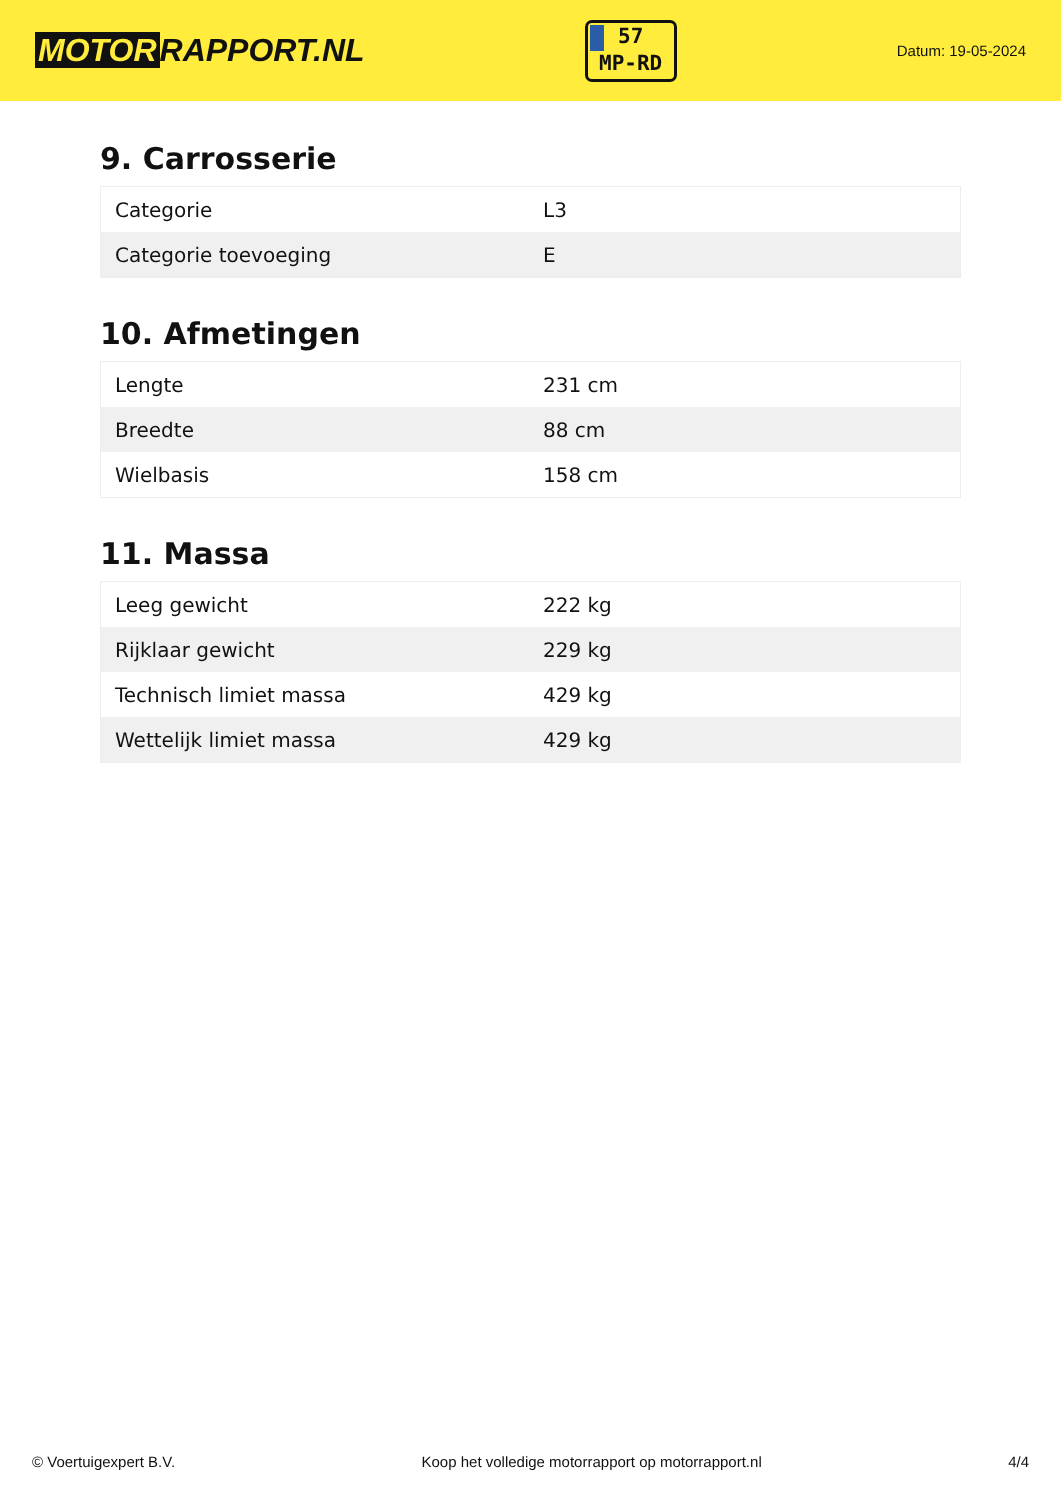MOTOR RAPPORT.NL
57
MP-RD
Datum: 19-05-2024
9. Carrosserie
| Categorie | L3 |
| Categorie toevoeging | E |
10. Afmetingen
| Lengte | 231 cm |
| Breedte | 88 cm |
| Wielbasis | 158 cm |
11. Massa
| Leeg gewicht | 222 kg |
| Rijklaar gewicht | 229 kg |
| Technisch limiet massa | 429 kg |
| Wettelijk limiet massa | 429 kg |
© Voertuigexpert B.V. Koop het volledige motorrapport op motorrapport.nl 4/4